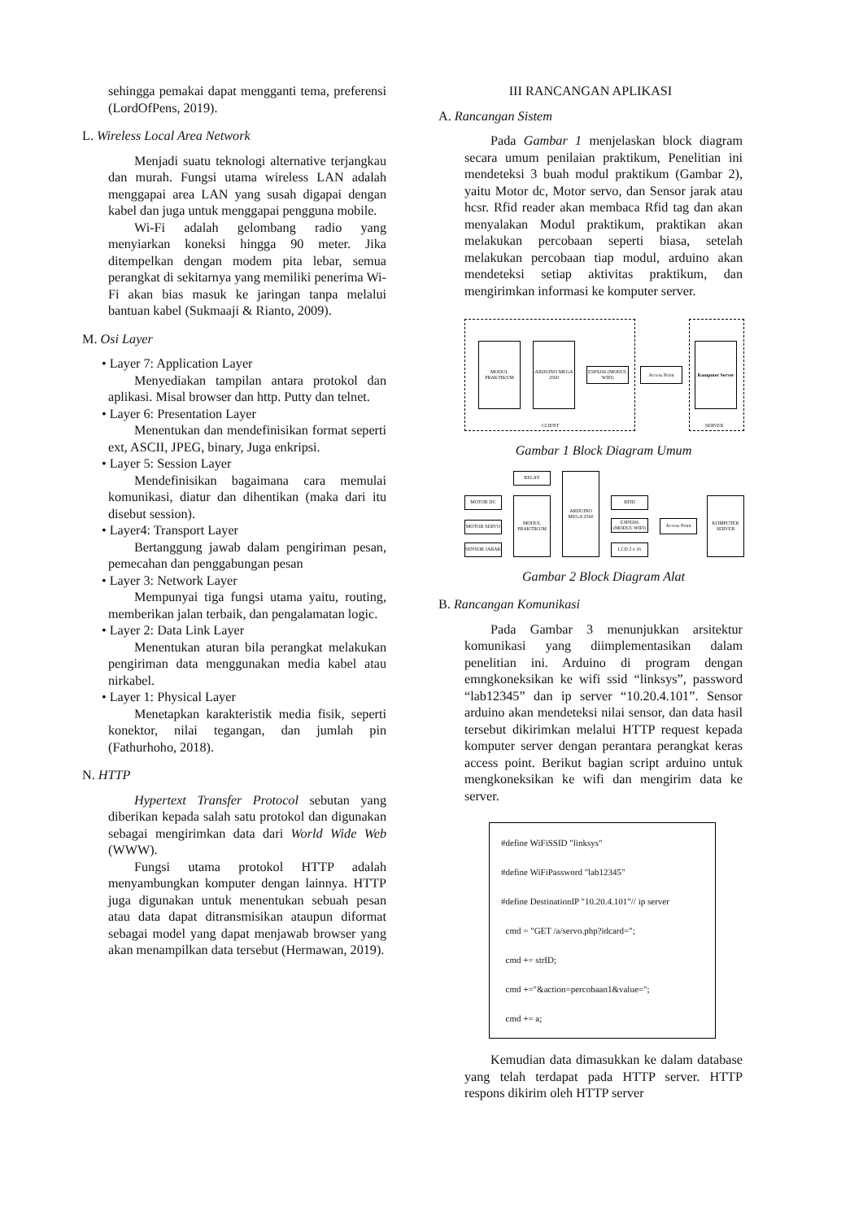sehingga pemakai dapat mengganti tema, preferensi (LordOfPens, 2019).
L. Wireless Local Area Network
Menjadi suatu teknologi alternative terjangkau dan murah. Fungsi utama wireless LAN adalah menggapai area LAN yang susah digapai dengan kabel dan juga untuk menggapai pengguna mobile.
Wi-Fi adalah gelombang radio yang menyiarkan koneksi hingga 90 meter. Jika ditempelkan dengan modem pita lebar, semua perangkat di sekitarnya yang memiliki penerima Wi-Fi akan bias masuk ke jaringan tanpa melalui bantuan kabel (Sukmaaji & Rianto, 2009).
M. Osi Layer
• Layer 7: Application Layer
Menyediakan tampilan antara protokol dan aplikasi. Misal browser dan http. Putty dan telnet.
• Layer 6: Presentation Layer
Menentukan dan mendefinisikan format seperti ext, ASCII, JPEG, binary, Juga enkripsi.
• Layer 5: Session Layer
Mendefinisikan bagaimana cara memulai komunikasi, diatur dan dihentikan (maka dari itu disebut session).
• Layer4: Transport Layer
Bertanggung jawab dalam pengiriman pesan, pemecahan dan penggabungan pesan
• Layer 3: Network Layer
Mempunyai tiga fungsi utama yaitu, routing, memberikan jalan terbaik, dan pengalamatan logic.
• Layer 2: Data Link Layer
Menentukan aturan bila perangkat melakukan pengiriman data menggunakan media kabel atau nirkabel.
• Layer 1: Physical Layer
Menetapkan karakteristik media fisik, seperti konektor, nilai tegangan, dan jumlah pin (Fathurhoho, 2018).
N. HTTP
Hypertext Transfer Protocol sebutan yang diberikan kepada salah satu protokol dan digunakan sebagai mengirimkan data dari World Wide Web (WWW).
Fungsi utama protokol HTTP adalah menyambungkan komputer dengan lainnya. HTTP juga digunakan untuk menentukan sebuah pesan atau data dapat ditransmisikan ataupun diformat sebagai model yang dapat menjawab browser yang akan menampilkan data tersebut (Hermawan, 2019).
III RANCANGAN APLIKASI
A. Rancangan Sistem
Pada Gambar 1 menjelaskan block diagram secara umum penilaian praktikum, Penelitian ini mendeteksi 3 buah modul praktikum (Gambar 2), yaitu Motor dc, Motor servo, dan Sensor jarak atau hcsr. Rfid reader akan membaca Rfid tag dan akan menyalakan Modul praktikum, praktikan akan melakukan percobaan seperti biasa, setelah melakukan percobaan tiap modul, arduino akan mendeteksi setiap aktivitas praktikum, dan mengirimkan informasi ke komputer server.
MODUL PRAKTIKUM
ARDUINO MEGA 2560
ESP8266 (MODUL WIFI)
Access Point
Komputer Server
CLIENT SERVER
Gambar 1 Block Diagram Umum
RELAY
MOTOR DC
MOTOR SERVO
SENSOR JARAK
MODUL PRAKTIKUM
ARDUINO MEGA 2560
RFID
ESP8266 (MODUL WIFI)
LCD 2 x 16
Access Point
KOMPUTER SERVER
Gambar 2 Block Diagram Alat
B. Rancangan Komunikasi
Pada Gambar 3 menunjukkan arsitektur komunikasi yang diimplementasikan dalam penelitian ini. Arduino di program dengan emngkoneksikan ke wifi ssid “linksys”, password “lab12345” dan ip server “10.20.4.101”. Sensor arduino akan mendeteksi nilai sensor, dan data hasil tersebut dikirimkan melalui HTTP request kepada komputer server dengan perantara perangkat keras access point. Berikut bagian script arduino untuk mengkoneksikan ke wifi dan mengirim data ke server.
#define WiFiSSID "linksys"
#define WiFiPassword "lab12345"
#define DestinationIP "10.20.4.101"// ip server
cmd = "GET /a/servo.php?idcard=";
cmd += strID;
cmd +="&action=percobaan1&value=";
cmd += a;
Kemudian data dimasukkan ke dalam database yang telah terdapat pada HTTP server. HTTP respons dikirim oleh HTTP server